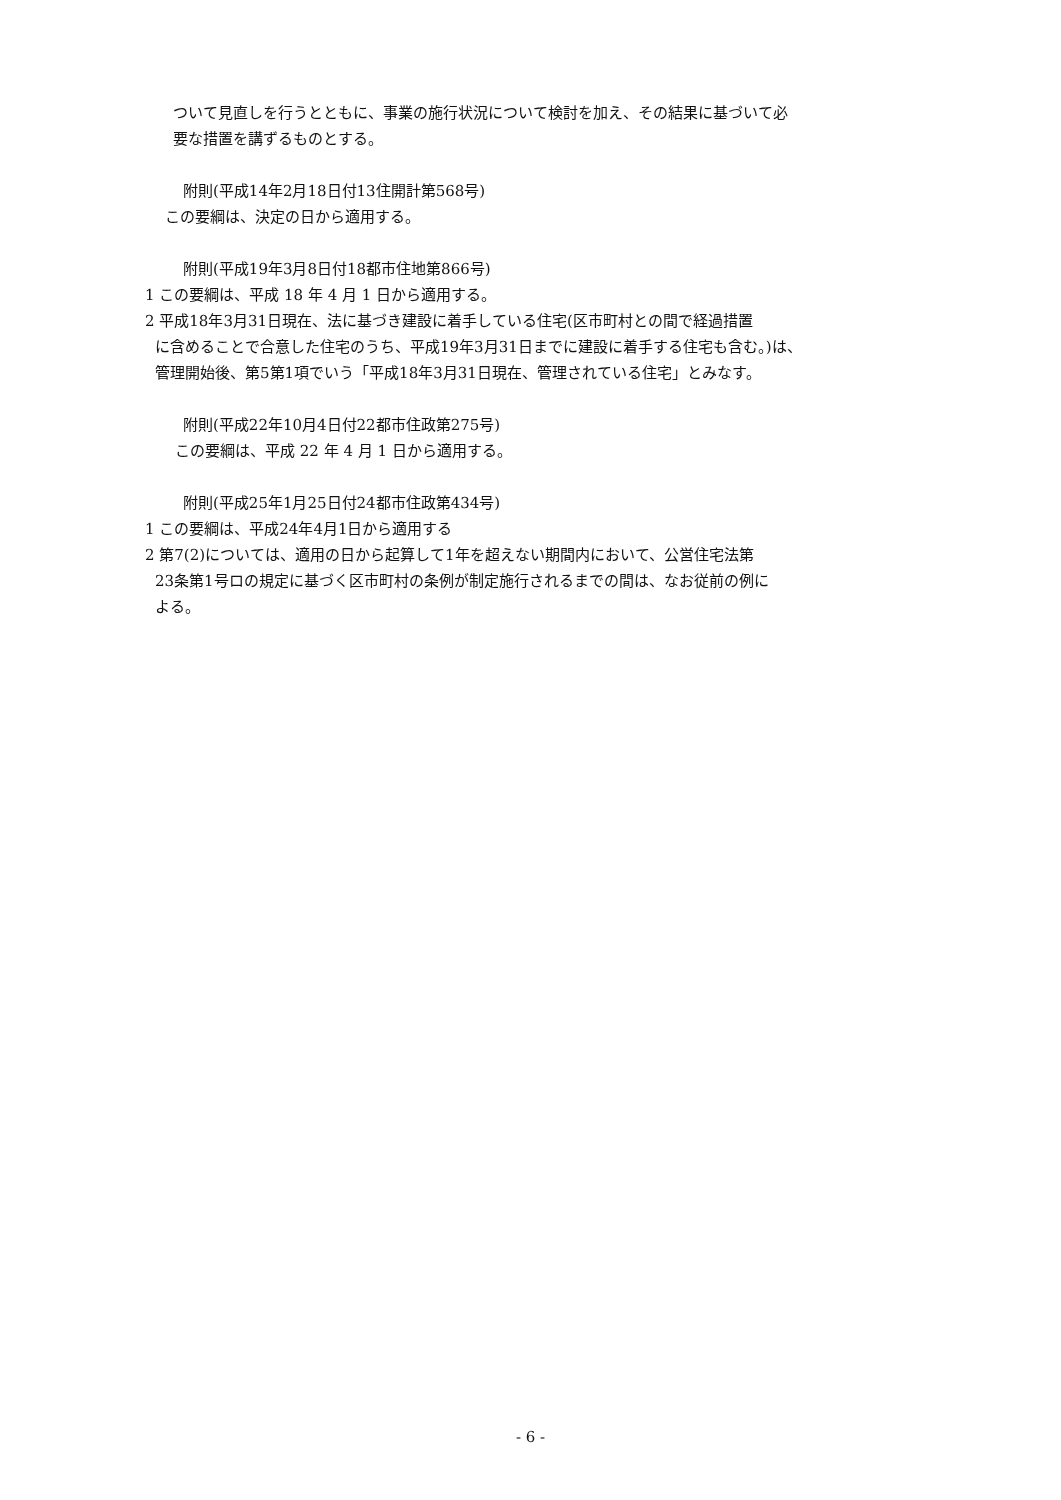ついて見直しを行うとともに、事業の施行状況について検討を加え、その結果に基づいて必
要な措置を講ずるものとする。
附則(平成14年2月18日付13住開計第568号)
この要綱は、決定の日から適用する。
附則(平成19年3月8日付18都市住地第866号)
1 この要綱は、平成 18 年 4 月 1 日から適用する。
2 平成18年3月31日現在、法に基づき建設に着手している住宅(区市町村との間で経過措置
に含めることで合意した住宅のうち、平成19年3月31日までに建設に着手する住宅も含む。)は、
管理開始後、第5第1項でいう「平成18年3月31日現在、管理されている住宅」とみなす。
附則(平成22年10月4日付22都市住政第275号)
この要綱は、平成 22 年 4 月 1 日から適用する。
附則(平成25年1月25日付24都市住政第434号)
1 この要綱は、平成24年4月1日から適用する
2 第7(2)については、適用の日から起算して1年を超えない期間内において、公営住宅法第
23条第1号ロの規定に基づく区市町村の条例が制定施行されるまでの間は、なお従前の例に
よる。
- 6 -